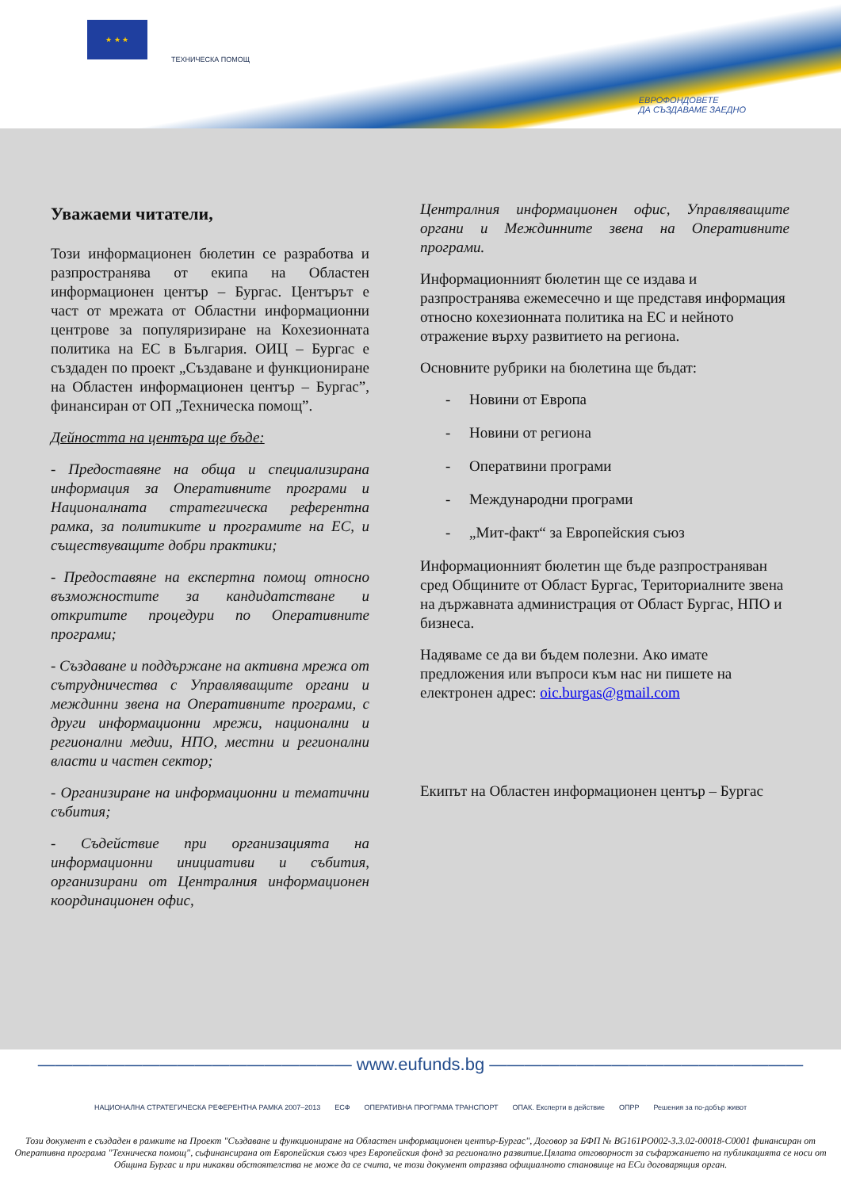★ ★ ★
ТЕХНИЧЕСКА ПОМОЩ
ЕВРОФОНДОВЕТЕ
ДА СЪЗДАВАМЕ ЗАЕДНО
Уважаеми читатели,
Този информационен бюлетин се разработва и разпространява от екипа на Областен информационен център – Бургас. Центърът е част от мрежата от Областни информационни центрове за популяризиране на Кохезионната политика на ЕС в България. ОИЦ – Бургас е създаден по проект „Създаване и функциониране на Областен информационен център – Бургас”, финансиран от ОП „Техническа помощ”.
Дейността на центъра ще бъде:
- Предоставяне на обща и специализирана информация за Оперативните програми и Националната стратегическа референтна рамка, за политиките и програмите на ЕС, и съществуващите добри практики;
- Предоставяне на експертна помощ относно възможностите за кандидатстване и откритите процедури по Оперативните програми;
- Създаване и поддържане на активна мрежа от сътрудничества с Управляващите органи и междинни звена на Оперативните програми, с други информационни мрежи, национални и регионални медии, НПО, местни и регионални власти и частен сектор;
- Организиране на информационни и тематични събития;
- Съдействие при организацията на информационни инициативи и събития, организирани от Централния информационен координационен офис,
Централния информационен офис, Управляващите органи и Междинните звена на Оперативните програми.
Информационният бюлетин ще се издава и разпространява ежемесечно и ще представя информация относно кохезионната политика на ЕС и нейното отражение върху развитието на региона.
Основните рубрики на бюлетина ще бъдат:
- Новини от Европа
- Новини от региона
- Оператвини програми
- Международни програми
- „Мит-факт“ за Европейския съюз
Информационният бюлетин ще бъде разпространяван сред Общините от Област Бургас, Териториалните звена на държавната администрация от Област Бургас, НПО и бизнеса.
Надяваме се да ви бъдем полезни. Ако имате предложения или въпроси към нас ни пишете на електронен адрес: oic.burgas@gmail.com
Екипът на Областен информационен център – Бургас
—————————————————— www.eufunds.bg ——————————————————
НАЦИОНАЛНА СТРАТЕГИЧЕСКА РЕФЕРЕНТНА РАМКА 2007–2013 ЕСФ ОПЕРАТИВНА ПРОГРАМА ТРАНСПОРТ ОПАК. Експерти в действие ОПРР Решения за по-добър живот
Този документ е създаден в рамките на Проект "Създаване и функциониране на Областен информационен център-Бургас", Договор за БФП № BG161PO002-3.3.02-00018-C0001 финансиран от Оперативна програма "Техническа помощ", сьфинансирана от Европейския съюз чрез Европейския фонд за регионално развитие.Цялата отговорност за съфаржанието на публикацията се носи от Община Бургас и при никакви обстоятелства не може да се счита, че този документ отразява официалното становище на ЕСи договарящия орган.